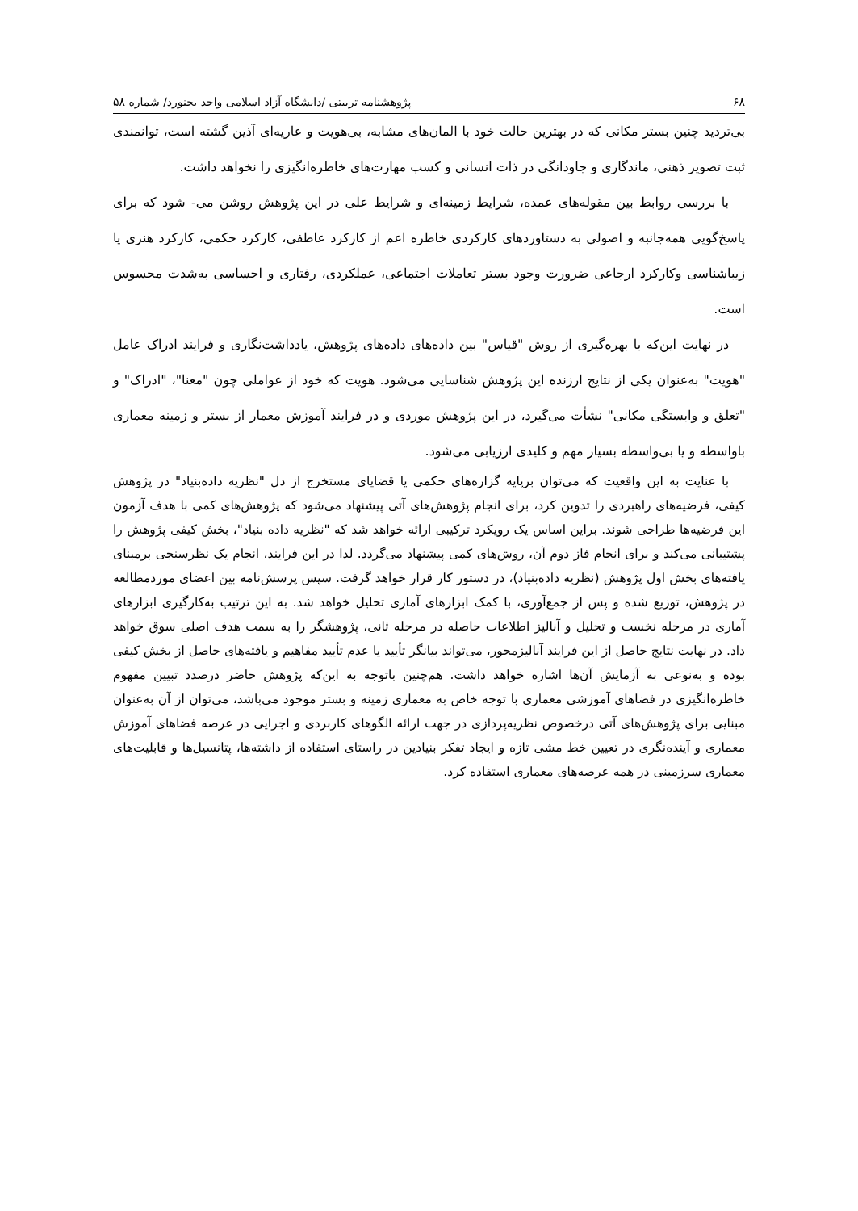۶۸ پژوهشنامه تربیتی /دانشگاه آزاد اسلامی واحد بجنورد/ شماره ۵۸
بی‌تردید چنین بستر مکانی که در بهترین حالت خود با المان‌های مشابه، بی‌هویت و عاریه‌ای آذین گشته است، توانمندی ثبت تصویر ذهنی، ماندگاری و جاودانگی در ذات انسانی و کسب مهارت‌های خاطره‌انگیزی را نخواهد داشت.
با بررسی روابط بین مقوله‌های عمده، شرایط زمینه‌ای و شرایط علی در این پژوهش روشن می- شود که برای پاسخ‌گویی همه‌جانبه و اصولی به دستاوردهای کارکردی خاطره اعم از کارکرد عاطفی، کارکرد حکمی، کارکرد هنری یا زیباشناسی وکارکرد ارجاعی ضرورت وجود بستر تعاملات اجتماعی، عملکردی، رفتاری و احساسی به‌شدت محسوس است.
در نهایت این‌که با بهره‌گیری از روش "قیاس" بین داده‌های داده‌های پژوهش، یادداشت‌نگاری و فرایند ادراک عامل "هویت" به‌عنوان یکی از نتایج ارزنده این پژوهش شناسایی می‌شود. هویت که خود از عواملی چون "معنا"، "ادراک" و "تعلق و وابستگی مکانی" نشأت می‌گیرد، در این پژوهش موردی و در فرایند آموزش معمار از بستر و زمینه معماری باواسطه و یا بی‌واسطه بسیار مهم و کلیدی ارزیابی می‌شود.
با عنایت به این واقعیت که می‌توان برپایه گزاره‌های حکمی یا قضایای مستخرج از دل "نظریه داده‌بنیاد" در پژوهش کیفی، فرضیه‌های راهبردی را تدوین کرد، برای انجام پژوهش‌های آتی پیشنهاد می‌شود که پژوهش‌های کمی با هدف آزمون این فرضیه‌ها طراحی شوند. براین اساس یک رویکرد ترکیبی ارائه خواهد شد که "نظریه داده بنیاد"، بخش کیفی پژوهش را پشتیبانی می‌کند و برای انجام فاز دوم آن، روش‌های کمی پیشنهاد می‌گردد. لذا در این فرایند، انجام یک نظرسنجی برمبنای یافته‌های بخش اول پژوهش (نظریه داده‌بنیاد)، در دستور کار قرار خواهد گرفت. سپس پرسش‌نامه بین اعضای موردمطالعه در پژوهش، توزیع شده و پس از جمع‌آوری، با کمک ابزارهای آماری تحلیل خواهد شد. به این ترتیب به‌کارگیری ابزارهای آماری در مرحله نخست و تحلیل و آنالیز اطلاعات حاصله در مرحله ثانی، پژوهشگر را به سمت هدف اصلی سوق خواهد داد. در نهایت نتایج حاصل از این فرایند آنالیزمحور، می‌تواند بیانگر تأیید یا عدم تأیید مفاهیم و یافته‌های حاصل از بخش کیفی بوده و به‌نوعی به آزمایش آن‌ها اشاره خواهد داشت. هم‌چنین باتوجه به این‌که پژوهش حاضر درصدد تبیین مفهوم خاطره‌انگیزی در فضاهای آموزشی معماری با توجه خاص به معماری زمینه و بستر موجود می‌باشد، می‌توان از آن به‌عنوان مبنایی برای پژوهش‌های آتی درخصوص نظریه‌پردازی در جهت ارائه الگوهای کاربردی و اجرایی در عرصه فضاهای آموزش معماری و آینده‌نگری در تعیین خط مشی تازه و ایجاد تفکر بنیادین در راستای استفاده از داشته‌ها، پتانسیل‌ها و قابلیت‌های معماری سرزمینی در همه عرصه‌های معماری استفاده کرد.